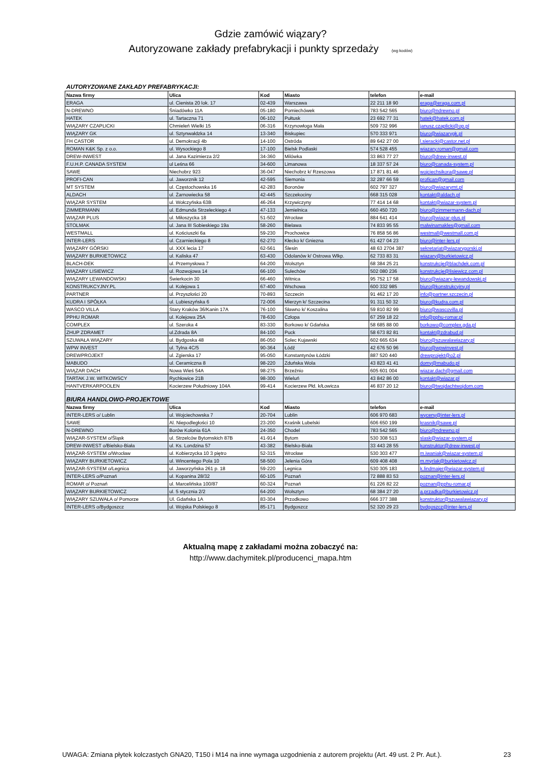Gdzie zamówić wiązary?
Autoryzowane zakłady prefabrykacji i punkty sprzedaży (wg kodów)
AUTORYZOWANE ZAKŁADY PREFABRYKACJI:
| Nazwa firmy | Ulica | Kod | Miasto | telefon | e-mail |
| --- | --- | --- | --- | --- | --- |
| ERAGA | ul. Cienista 20 lok. 17 | 02-439 | Warszawa | 22 211 18 90 | eraga@eraga.com.pl |
| N-DREWNO | Śniadówko 11A | 05-180 | Pomiechówek | 783 542 565 | biuro@ndrewno.pl |
| HATEK | ul. Tartaczna 71 | 06-102 | Pułtusk | 23 692 77 31 | hatek@hatek.com.pl |
| WIĄZARY CZAPLICKI | Chmieleń Wielki 15 | 06-316 | Krzynowłoga Mała | 509 732 996 | janusz.czaplicki@op.pl |
| WIĄZARY GK | ul. Sztynwałdzka 14 | 13-340 | Biskupiec | 570 333 971 | biuro@wiazarygk.pl |
| FH CASTOR | ul. Demokracji 4b | 14-100 | Ostróda | 89 642 27 00 | l.sieracki@castor.net.pl |
| ROMAN K&K Sp. z o.o. | ul. Wysockiego 8 | 17-100 | Bielsk Podlaski | 574 528 455 | wiazary.roman@gmail.com |
| DREW-INWEST | ul. Jana Kazimierza 2/2 | 34-360 | Milówka | 33 863 77 27 | biuro@drew-inwest.pl |
| F.U.H.P. CANADA SYSTEM | ul Leśna 66 | 34-600 | Limanowa | 18 337 57 24 | biuro@canada-system.pl |
| SAWE | Niechobrz 923 | 36-047 | Niechobrz k/ Rzeszowa | 17 871 81 46 | wojciechsikora@sawe.pl |
| PROFI-CAN | ul. Jaworznik 12 | 42-595 | Siemonia | 32 287 66 59 | profican@gmail.com |
| MT SYSTEM | ul. Częstochowska 16 | 42-283 | Boronów | 602 797 327 | biuro@wiazarymt.pl |
| ALDACH | ul. Żarnowiecka 58 | 42-445 | Szczekociny | 668 315 028 | kontakt@aldach.pl |
| WIĄZAR SYSTEM | ul. Wołczyńska 63B | 46-264 | Krzywiczyny | 77 414 14 68 | kontakt@wiazar-system.pl |
| ZIMMERMANN | ul. Edmunda Strzeleckiego 4 | 47-133 | Jemielnica | 660 450 720 | biuro@zimmermann-dach.pl |
| WIĄZAR PLUS | ul. Miłoszycka 18 | 51-502 | Wrocław | 884 641 414 | biuro@wiazar-plus.pl |
| STOLMAK | ul. Jana III Sobieskiego 19a | 58-260 | Bielawa | 74 833 95 55 | malwinamakles@gmail.com |
| WESTMALL | ul. Kościuszki 6a | 59-230 | Prochowice | 76 858 56 86 | westmall@westmall.com.pl |
| INTER-LERS | ul. Czarnieckiego 8 | 62-270 | Kłecko k/ Gniezna | 61 427 04 23 | biuro@inter-lers.pl |
| WIĄZARY GÓRSKI | ul. XXX lecia 17 | 62-561 | Ślesin | 48 63 2704 387 | sekretariat@wiazarygorski.pl |
| WIĄZARY BURKIETOWICZ | ul. Kaliska 47 | 63-430 | Odolanów k/ Ostrowa Wlkp. | 62 733 83 31 | wiazary@burkietowicz.pl |
| BLACH-DEK | ul. Przemysłowa 7 | 64-200 | Wolsztyn | 68 384 25 21 | konstrukcje@blachdek.com.pl |
| WIĄZARY LISIEWICZ | ul. Rozwojowa 14 | 66-100 | Sulechów | 502 080 236 | konstrukcje@lisiewicz.com.pl |
| WIĄZARY LEWANDOWSKI | Świerkocin 30 | 66-460 | Witnica | 95 752 17 58 | biuro@wiazary-lewandowski.pl |
| KONSTRUKCYJNY.PL | ul. Kolejowa 1 | 67-400 | Wschowa | 600 332 985 | biuro@konstrukcyjny.pl |
| PARTNER | ul. Przyszłości 20 | 70-893 | Szczecin | 91 462 17 20 | info@partner.szczecin.pl |
| KUDRA I SPÓŁKA | ul. Lubieszyńska 6 | 72-006 | Mierzyn k/ Szczecina | 91 311 50 32 | biuro@kudra.com.pl |
| WASCO VILLA | Stary Kraków 36/Kanin 17A | 76-100 | Sławno k/ Koszalina | 59 810 82 99 | biuro@wascovilla.pl |
| PPHU ROMAR | ul. Kolejowa 25A | 78-630 | Człopa | 67 259 18 22 | info@pphu-romar.pl |
| COMPLEX | ul. Szeroka 4 | 83-330 | Borkowo k/ Gdańska | 58 685 88 00 | borkowo@complex.gda.pl |
| ZHUP ZDRAMET | ul.Zdrada 8A | 84-100 | Puck | 58 673 82 81 | kontakt@zdrabud.pl |
| SZUWAŁA WIĄZARY | ul. Bydgoska 48 | 86-050 | Solec Kujawski | 602 665 634 | biuro@szuwalawiazary.pl |
| WPW INVEST | ul. Tylna 4C/5 | 90-364 | Łódź | 42 676 50 96 | biuro@wpwinvest.pl |
| DREWPROJEKT | ul. Zgierska 17 | 95-050 | Konstantynów Łódzki | 887 520 440 | drewprojekt@o2.pl |
| MABUDO | ul. Ceramiczna 8 | 98-220 | Zduńska Wola | 43 823 41 41 | domy@mabudo.pl |
| WIĄZAR DACH | Nowa Wieś 54A | 98-275 | Brzeźnio | 605 601 004 | wiazar.dach@gmail.com |
| TARTAK J.W. WITKOWSCY | Rychłowice 21B | 98-300 | Wieluń | 43 842 86 00 | kontakt@wiazar.pl |
| HANTVERKARPOOLEN | Kocierzew Południowy 104A | 99-414 | Kocierzew Płd. k/Łowicza | 46 837 20 12 | biuro@twojdachtwojdom.com |
| BIURA HANDLOWO-PROJEKTOWE | | | | | |
| Nazwa firmy | Ulica | Kod | Miasto | telefon | e-mail |
| INTER-LERS o/ Lublin | ul. Wojciechowska 7 | 20-704 | Lublin | 606 970 683 | wyceny@inter-lers.pl |
| SAWE | Al. Niepodległości 10 | 23-200 | Kraśnik Lubelski | 606 650 199 | krasnik@sawe.pl |
| N-DREWNO | Borów Kolonia 61A | 24-350 | Chodel | 783 542 565 | biuro@ndrewno.pl |
| WIĄZAR-SYSTEM o/Śląsk | ul. Strzelców Bytomskich 87B | 41-914 | Bytom | 530 308 513 | slask@wiazar-system.pl |
| DREW-INWEST o/Bielsko-Biała | ul. Ks. Londzina 57 | 43-382 | Bielsko-Biała | 33 443 28 55 | konstruktor@drew-inwest.pl |
| WIĄZAR-SYSTEM o/Wrocław | ul. Kobierzycka 10 3 piętro | 52-315 | Wrocław | 530 303 477 | m.iwaniak@wiazar-system.pl |
| WIĄZARY BURKIETOWICZ | ul. Wincentego Pola 10 | 58-500 | Jelenia Góra | 609 408 408 | m.myrlak@burkietowicz.pl |
| WIĄZAR-SYSTEM o/Legnica | ul. Jaworzyńska 261 p. 18 | 59-220 | Legnica | 530 305 183 | k.lindmajer@wiazar-system.pl |
| INTER-LERS o/Poznań | ul. Kopanina 28/32 | 60-105 | Poznań | 72 888 83 53 | poznan@inter-lers.pl |
| ROMAR o/ Poznań | ul. Marcelińska 100/87 | 60-324 | Poznań | 61 226 82 22 | poznan@pphu-romar.pl |
| WIĄZARY BURKIETOWICZ | ul. 5 stycznia 2/2 | 64-200 | Wolsztyn | 68 384 27 20 | a.przadka@burkietowicz.pl |
| WIĄZARY SZUWAŁA o/ Pomorze | Ul. Gdańska 1A | 83-304 | Przodkowo | 666 377 388 | konstruktor@szuwalawiazary.pl |
| INTER-LERS o/Bydgoszcz | ul. Wojska Polskiego 8 | 85-171 | Bydgoszcz | 52 320 29 23 | bydgoszcz@inter-lers.pl |
Aktualną mapę z zakładami można zobaczyć na:
http://www.dachymitek.pl/producenci_mapa.htm
UWAGA: Zmiana płytek kolczastych GNA20, T150 i M14 na inne wymaga uzgodnienia z autorem projektu (Art. 49 ust. 2 Pr. Aut.). 23